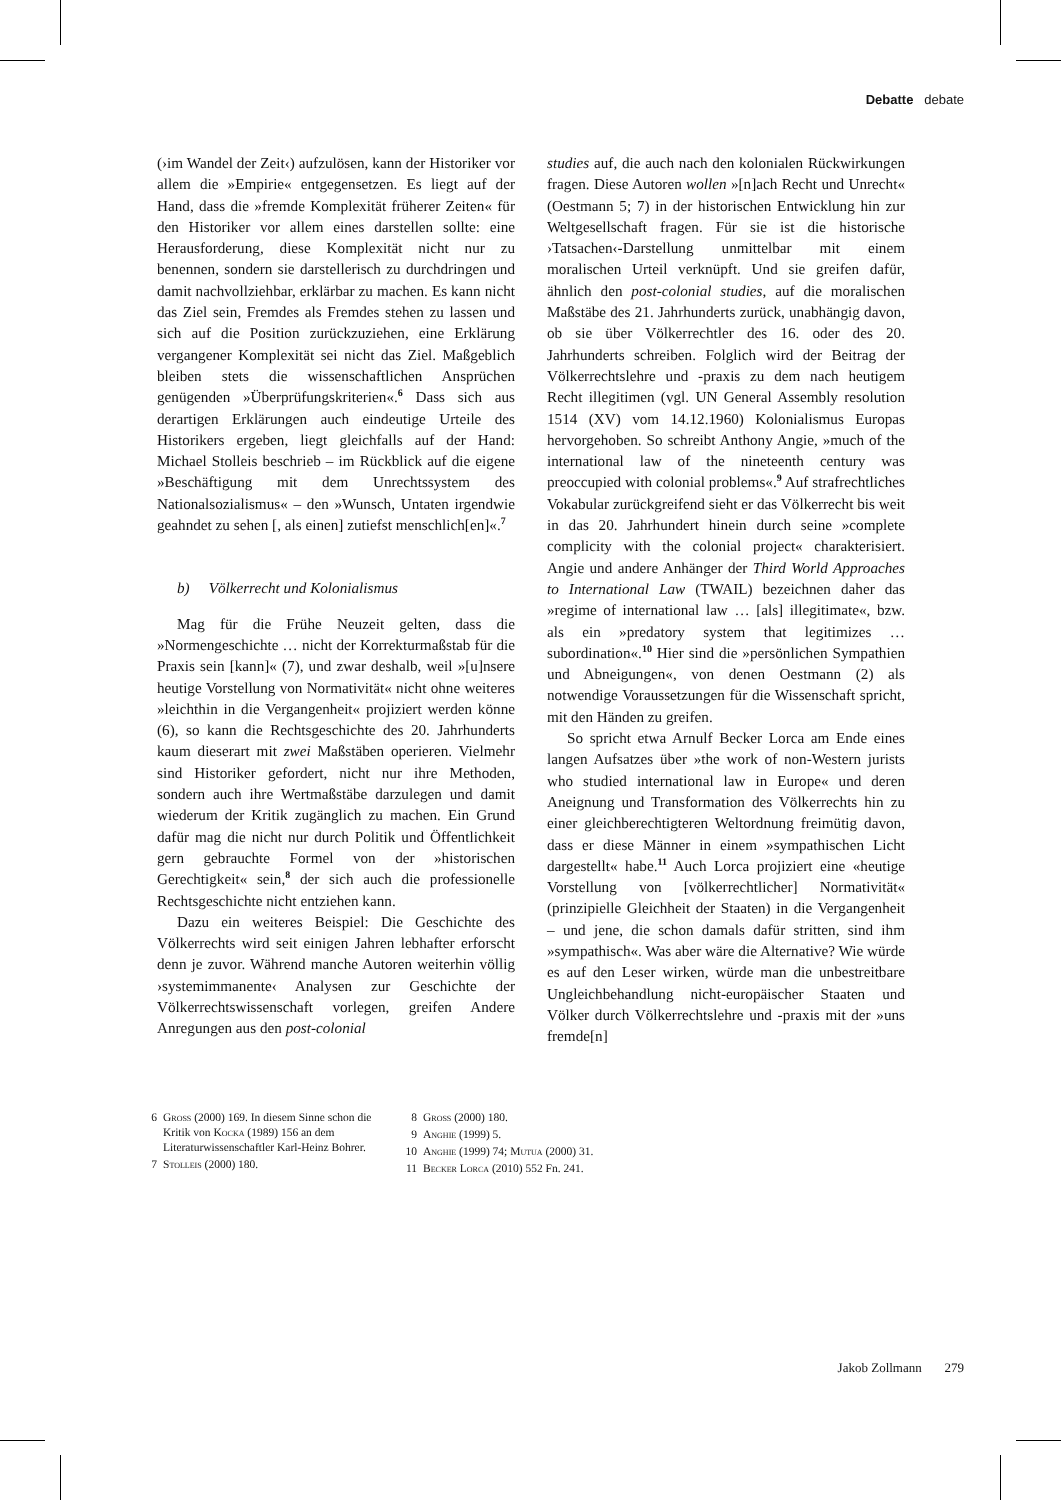Debatte debate
(›im Wandel der Zeit‹) aufzulösen, kann der Historiker vor allem die »Empirie« entgegensetzen. Es liegt auf der Hand, dass die »fremde Komplexität früherer Zeiten« für den Historiker vor allem eines darstellen sollte: eine Herausforderung, diese Komplexität nicht nur zu benennen, sondern sie darstellerisch zu durchdringen und damit nachvollziehbar, erklärbar zu machen. Es kann nicht das Ziel sein, Fremdes als Fremdes stehen zu lassen und sich auf die Position zurückzuziehen, eine Erklärung vergangener Komplexität sei nicht das Ziel. Maßgeblich bleiben stets die wissenschaftlichen Ansprüchen genügenden »Überprüfungskriterien«.<sup>6</sup> Dass sich aus derartigen Erklärungen auch eindeutige Urteile des Historikers ergeben, liegt gleichfalls auf der Hand: Michael Stolleis beschrieb – im Rückblick auf die eigene »Beschäftigung mit dem Unrechtssystem des Nationalsozialismus« – den »Wunsch, Untaten irgendwie geahndet zu sehen [, als einen] zutiefst menschlich[en]«.<sup>7</sup>
b) Völkerrecht und Kolonialismus
Mag für die Frühe Neuzeit gelten, dass die »Normengeschichte … nicht der Korrekturmaßstab für die Praxis sein [kann]« (7), und zwar deshalb, weil »[u]nsere heutige Vorstellung von Normativität« nicht ohne weiteres »leichthin in die Vergangenheit« projiziert werden könne (6), so kann die Rechtsgeschichte des 20. Jahrhunderts kaum dieserart mit zwei Maßstäben operieren. Vielmehr sind Historiker gefordert, nicht nur ihre Methoden, sondern auch ihre Wertmaßstäbe darzulegen und damit wiederum der Kritik zugänglich zu machen. Ein Grund dafür mag die nicht nur durch Politik und Öffentlichkeit gern gebrauchte Formel von der »historischen Gerechtigkeit« sein,<sup>8</sup> der sich auch die professionelle Rechtsgeschichte nicht entziehen kann.
Dazu ein weiteres Beispiel: Die Geschichte des Völkerrechts wird seit einigen Jahren lebhafter erforscht denn je zuvor. Während manche Autoren weiterhin völlig ›systemimmanente‹ Analysen zur Geschichte der Völkerrechtswissenschaft vorlegen, greifen Andere Anregungen aus den post-colonial
studies auf, die auch nach den kolonialen Rückwirkungen fragen. Diese Autoren wollen »[n]ach Recht und Unrecht« (Oestmann 5; 7) in der historischen Entwicklung hin zur Weltgesellschaft fragen. Für sie ist die historische ›Tatsachen‹-Darstellung unmittelbar mit einem moralischen Urteil verknüpft. Und sie greifen dafür, ähnlich den post-colonial studies, auf die moralischen Maßstäbe des 21. Jahrhunderts zurück, unabhängig davon, ob sie über Völkerrechtler des 16. oder des 20. Jahrhunderts schreiben. Folglich wird der Beitrag der Völkerrechtslehre und -praxis zu dem nach heutigem Recht illegitimen (vgl. UN General Assembly resolution 1514 (XV) vom 14.12.1960) Kolonialismus Europas hervorgehoben. So schreibt Anthony Angie, »much of the international law of the nineteenth century was preoccupied with colonial problems«.<sup>9</sup> Auf strafrechtliches Vokabular zurückgreifend sieht er das Völkerrecht bis weit in das 20. Jahrhundert hinein durch seine »complete complicity with the colonial project« charakterisiert. Angie und andere Anhänger der Third World Approaches to International Law (TWAIL) bezeichnen daher das »regime of international law … [als] illegitimate«, bzw. als ein »predatory system that legitimizes … subordination«.<sup>10</sup> Hier sind die »persönlichen Sympathien und Abneigungen«, von denen Oestmann (2) als notwendige Voraussetzungen für die Wissenschaft spricht, mit den Händen zu greifen.
So spricht etwa Arnulf Becker Lorca am Ende eines langen Aufsatzes über »the work of non-Western jurists who studied international law in Europe« und deren Aneignung und Transformation des Völkerrechts hin zu einer gleichberechtigteren Weltordnung freimütig davon, dass er diese Männer in einem »sympathischen Licht dargestellt« habe.<sup>11</sup> Auch Lorca projiziert eine «heutige Vorstellung von [völkerrechtlicher] Normativität« (prinzipielle Gleichheit der Staaten) in die Vergangenheit – und jene, die schon damals dafür stritten, sind ihm »sympathisch«. Was aber wäre die Alternative? Wie würde es auf den Leser wirken, würde man die unbestreitbare Ungleichbehandlung nicht-europäischer Staaten und Völker durch Völkerrechtslehre und -praxis mit der »uns fremde[n]
6 Gross (2000) 169. In diesem Sinne schon die Kritik von Kocka (1989) 156 an dem Literaturwissenschaftler Karl-Heinz Bohrer.
7 Stolleis (2000) 180.
8 Gross (2000) 180.
9 Anghie (1999) 5.
10 Anghie (1999) 74; Mutua (2000) 31.
11 Becker Lorca (2010) 552 Fn. 241.
Jakob Zollmann 279